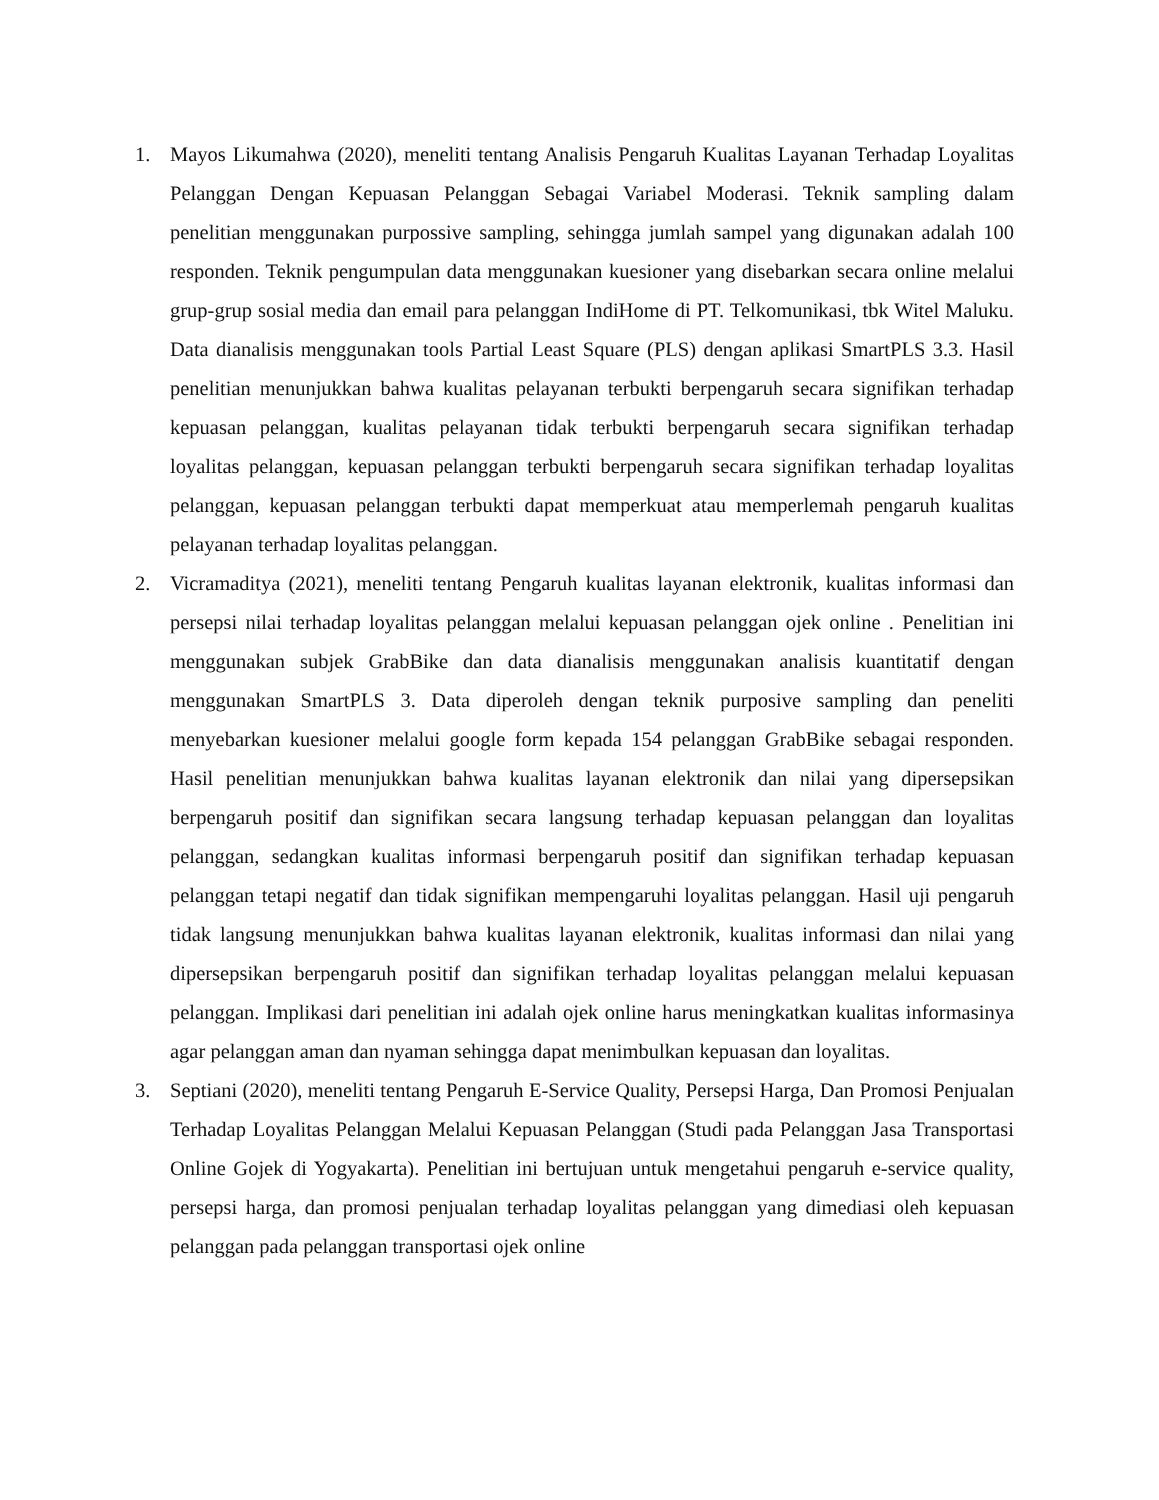1. Mayos Likumahwa (2020), meneliti tentang Analisis Pengaruh Kualitas Layanan Terhadap Loyalitas Pelanggan Dengan Kepuasan Pelanggan Sebagai Variabel Moderasi. Teknik sampling dalam penelitian menggunakan purpossive sampling, sehingga jumlah sampel yang digunakan adalah 100 responden. Teknik pengumpulan data menggunakan kuesioner yang disebarkan secara online melalui grup-grup sosial media dan email para pelanggan IndiHome di PT. Telkomunikasi, tbk Witel Maluku. Data dianalisis menggunakan tools Partial Least Square (PLS) dengan aplikasi SmartPLS 3.3. Hasil penelitian menunjukkan bahwa kualitas pelayanan terbukti berpengaruh secara signifikan terhadap kepuasan pelanggan, kualitas pelayanan tidak terbukti berpengaruh secara signifikan terhadap loyalitas pelanggan, kepuasan pelanggan terbukti berpengaruh secara signifikan terhadap loyalitas pelanggan, kepuasan pelanggan terbukti dapat memperkuat atau memperlemah pengaruh kualitas pelayanan terhadap loyalitas pelanggan.
2. Vicramaditya (2021), meneliti tentang Pengaruh kualitas layanan elektronik, kualitas informasi dan persepsi nilai terhadap loyalitas pelanggan melalui kepuasan pelanggan ojek online . Penelitian ini menggunakan subjek GrabBike dan data dianalisis menggunakan analisis kuantitatif dengan menggunakan SmartPLS 3. Data diperoleh dengan teknik purposive sampling dan peneliti menyebarkan kuesioner melalui google form kepada 154 pelanggan GrabBike sebagai responden. Hasil penelitian menunjukkan bahwa kualitas layanan elektronik dan nilai yang dipersepsikan berpengaruh positif dan signifikan secara langsung terhadap kepuasan pelanggan dan loyalitas pelanggan, sedangkan kualitas informasi berpengaruh positif dan signifikan terhadap kepuasan pelanggan tetapi negatif dan tidak signifikan mempengaruhi loyalitas pelanggan. Hasil uji pengaruh tidak langsung menunjukkan bahwa kualitas layanan elektronik, kualitas informasi dan nilai yang dipersepsikan berpengaruh positif dan signifikan terhadap loyalitas pelanggan melalui kepuasan pelanggan. Implikasi dari penelitian ini adalah ojek online harus meningkatkan kualitas informasinya agar pelanggan aman dan nyaman sehingga dapat menimbulkan kepuasan dan loyalitas.
3. Septiani (2020), meneliti tentang Pengaruh E-Service Quality, Persepsi Harga, Dan Promosi Penjualan Terhadap Loyalitas Pelanggan Melalui Kepuasan Pelanggan (Studi pada Pelanggan Jasa Transportasi Online Gojek di Yogyakarta). Penelitian ini bertujuan untuk mengetahui pengaruh e-service quality, persepsi harga, dan promosi penjualan terhadap loyalitas pelanggan yang dimediasi oleh kepuasan pelanggan pada pelanggan transportasi ojek online